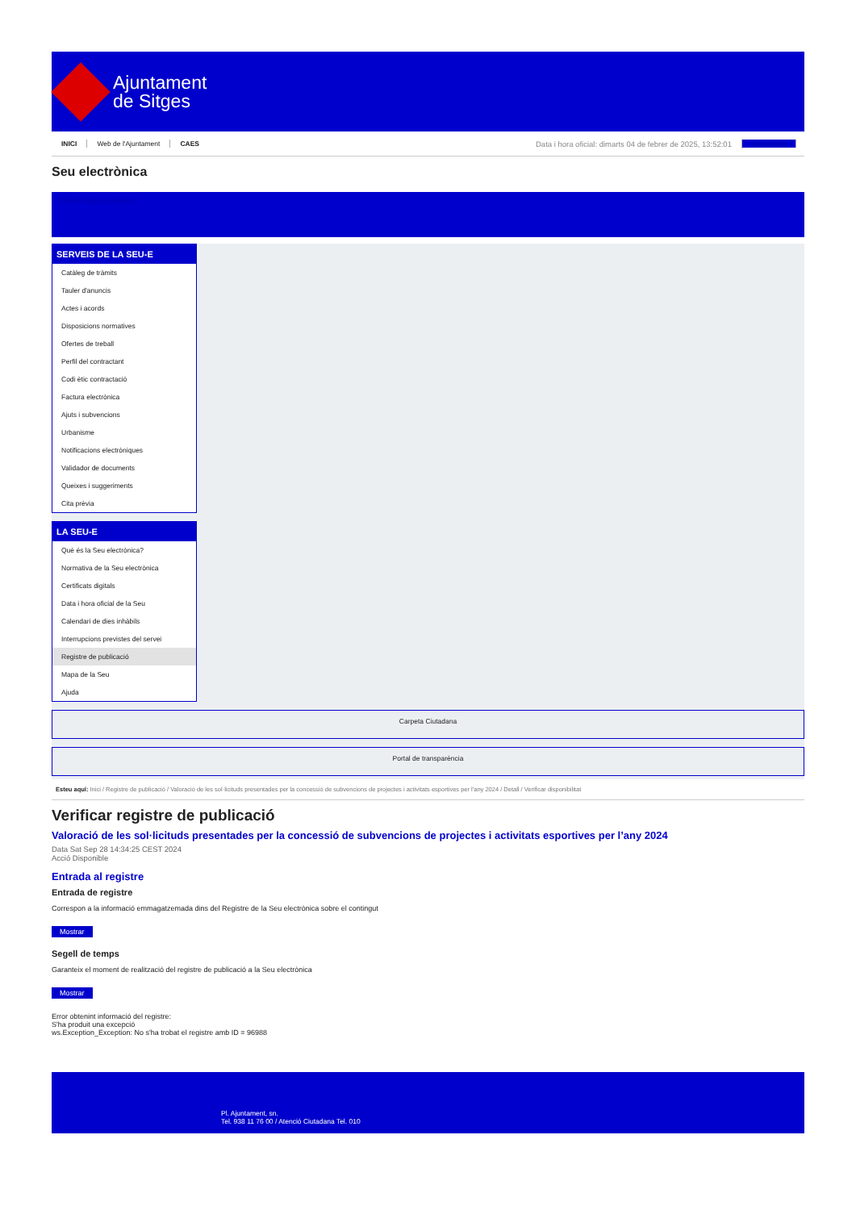Ajuntament
de Sitges
INICI Web de l'Ajuntament CAES Data i hora oficial: dimarts 04 de febrer de 2025, 13:52:01 Sincronitza
Seu electrònica
Obtenir còpia autèntica
SERVEIS DE LA SEU-E
Catàleg de tràmits
Tauler d'anuncis
Actes i acords
Disposicions normatives
Ofertes de treball
Perfil del contractant
Codi ètic contractació
Factura electrònica
Ajuts i subvencions
Urbanisme
Notificacions electròniques
Validador de documents
Queixes i suggeriments
Cita prèvia
LA SEU-E
Què és la Seu electrònica?
Normativa de la Seu electrònica
Certificats digitals
Data i hora oficial de la Seu
Calendari de dies inhàbils
Interrupcions previstes del servei
Registre de publicació
Mapa de la Seu
Ajuda
Carpeta Ciutadana
Portal de transparència
Esteu aquí: Inici / Registre de publicació / Valoració de les sol·licituds presentades per la concessió de subvencions de projectes i activitats esportives per l'any 2024 / Detall / Verificar disponibilitat
Verificar registre de publicació
Valoració de les sol·licituds presentades per la concessió de subvencions de projectes i activitats esportives per l’any 2024
Data Sat Sep 28 14:34:25 CEST 2024
Acció Disponible
Entrada al registre
Entrada de registre
Correspon a la informació emmagatzemada dins del Registre de la Seu electrònica sobre el contingut
Mostrar
Segell de temps
Garanteix el moment de realització del registre de publicació a la Seu electrònica
Mostrar
Error obtenint informació del registre:
S'ha produit una excepció
ws.Exception_Exception: No s'ha trobat el registre amb ID = 96988
Pl. Ajuntament, sn.
Tel. 938 11 76 00 / Atenció Ciutadana Tel. 010